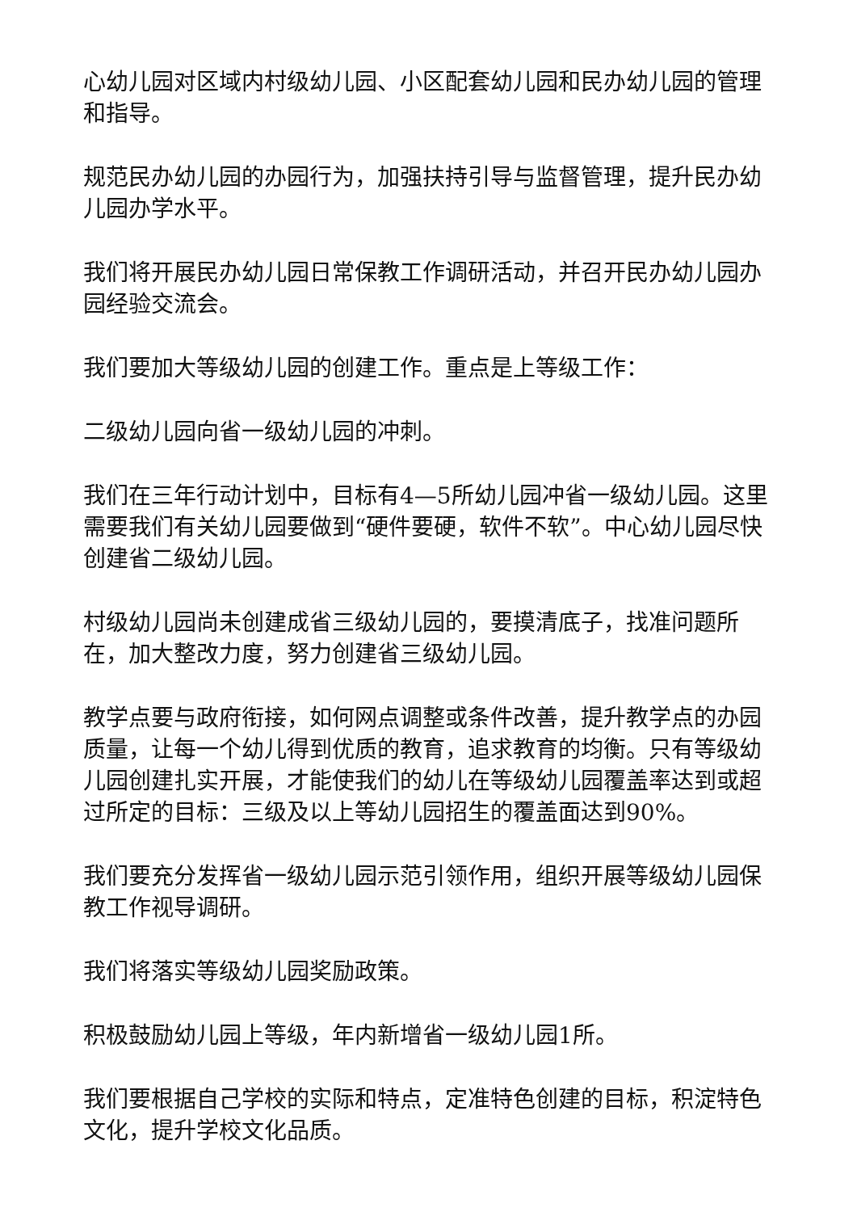心幼儿园对区域内村级幼儿园、小区配套幼儿园和民办幼儿园的管理和指导。
规范民办幼儿园的办园行为，加强扶持引导与监督管理，提升民办幼儿园办学水平。
我们将开展民办幼儿园日常保教工作调研活动，并召开民办幼儿园办园经验交流会。
我们要加大等级幼儿园的创建工作。重点是上等级工作：
二级幼儿园向省一级幼儿园的冲刺。
我们在三年行动计划中，目标有4—5所幼儿园冲省一级幼儿园。这里需要我们有关幼儿园要做到“硬件要硬，软件不软”。中心幼儿园尽快创建省二级幼儿园。
村级幼儿园尚未创建成省三级幼儿园的，要摸清底子，找准问题所在，加大整改力度，努力创建省三级幼儿园。
教学点要与政府衔接，如何网点调整或条件改善，提升教学点的办园质量，让每一个幼儿得到优质的教育，追求教育的均衡。只有等级幼儿园创建扎实开展，才能使我们的幼儿在等级幼儿园覆盖率达到或超过所定的目标：三级及以上等幼儿园招生的覆盖面达到90%。
我们要充分发挥省一级幼儿园示范引领作用，组织开展等级幼儿园保教工作视导调研。
我们将落实等级幼儿园奖励政策。
积极鼓励幼儿园上等级，年内新增省一级幼儿园1所。
我们要根据自己学校的实际和特点，定准特色创建的目标，积淀特色文化，提升学校文化品质。